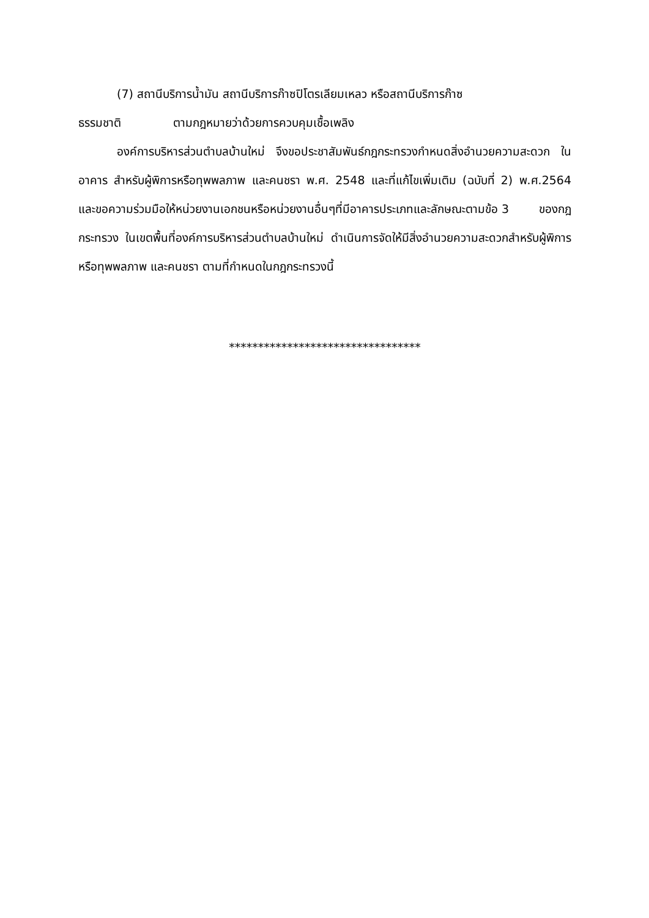(7) สถานีบริการน้ำมัน สถานีบริการก๊าซปิโตรเลียมเหลว หรือสถานีบริการก๊าซ
ธรรมชาติ ตามกฎหมายว่าด้วยการควบคุมเชื้อเพลิง
องค์การบริหารส่วนตำบลบ้านใหม่ จึงขอประชาสัมพันธ์กฎกระทรวงกำหนดสิ่งอำนวยความสะดวก ในอาคาร สำหรับผู้พิการหรือทุพพลภาพ และคนชรา พ.ศ. 2548 และที่แก้ไขเพิ่มเติม (ฉบับที่ 2) พ.ศ.2564 และขอความร่วมมือให้หน่วยงานเอกชนหรือหน่วยงานอื่นๆที่มีอาคารประเภทและลักษณะตามข้อ 3 ของกฎกระทรวง ในเขตพื้นที่องค์การบริหารส่วนตำบลบ้านใหม่ ดำเนินการจัดให้มีสิ่งอำนวยความสะดวกสำหรับผู้พิการหรือทุพพลภาพ และคนชรา ตามที่กำหนดในกฎกระทรวงนี้
*********************************